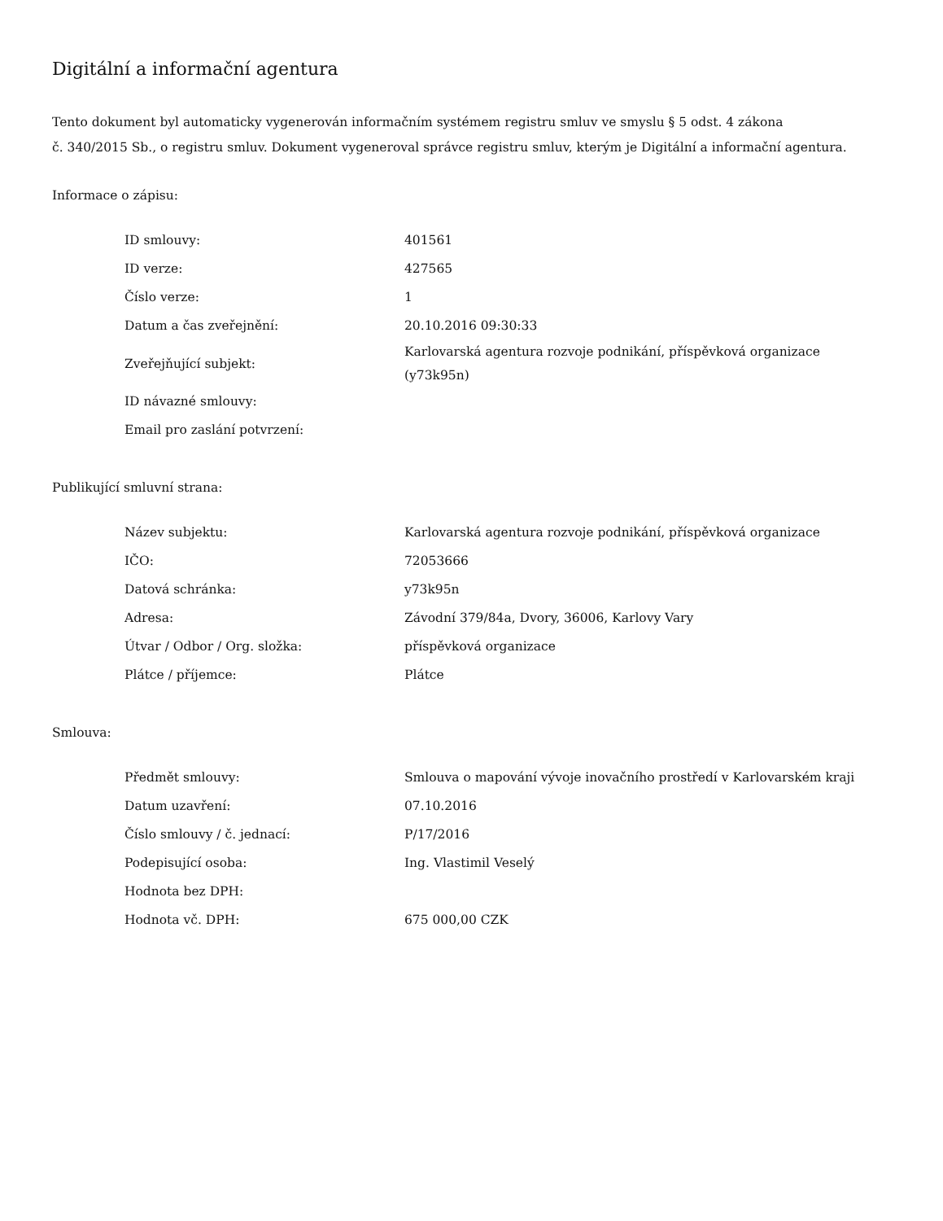Digitální a informační agentura
Tento dokument byl automaticky vygenerován informačním systémem registru smluv ve smyslu § 5 odst. 4 zákona
č. 340/2015 Sb., o registru smluv. Dokument vygeneroval správce registru smluv, kterým je Digitální a informační agentura.
Informace o zápisu:
| ID smlouvy: | 401561 |
| ID verze: | 427565 |
| Číslo verze: | 1 |
| Datum a čas zveřejnění: | 20.10.2016 09:30:33 |
| Zveřejňující subjekt: | Karlovarská agentura rozvoje podnikání, příspěvková organizace (y73k95n) |
| ID návazné smlouvy: | |
| Email pro zaslání potvrzení: | |
Publikující smluvní strana:
| Název subjektu: | Karlovarská agentura rozvoje podnikání, příspěvková organizace |
| IČO: | 72053666 |
| Datová schránka: | y73k95n |
| Adresa: | Závodní 379/84a, Dvory, 36006, Karlovy Vary |
| Útvar / Odbor / Org. složka: | příspěvková organizace |
| Plátce / příjemce: | Plátce |
Smlouva:
| Předmět smlouvy: | Smlouva o mapování vývoje inovačního prostředí v Karlovarském kraji |
| Datum uzavření: | 07.10.2016 |
| Číslo smlouvy / č. jednací: | P/17/2016 |
| Podepisující osoba: | Ing. Vlastimil Veselý |
| Hodnota bez DPH: | |
| Hodnota vč. DPH: | 675 000,00 CZK |